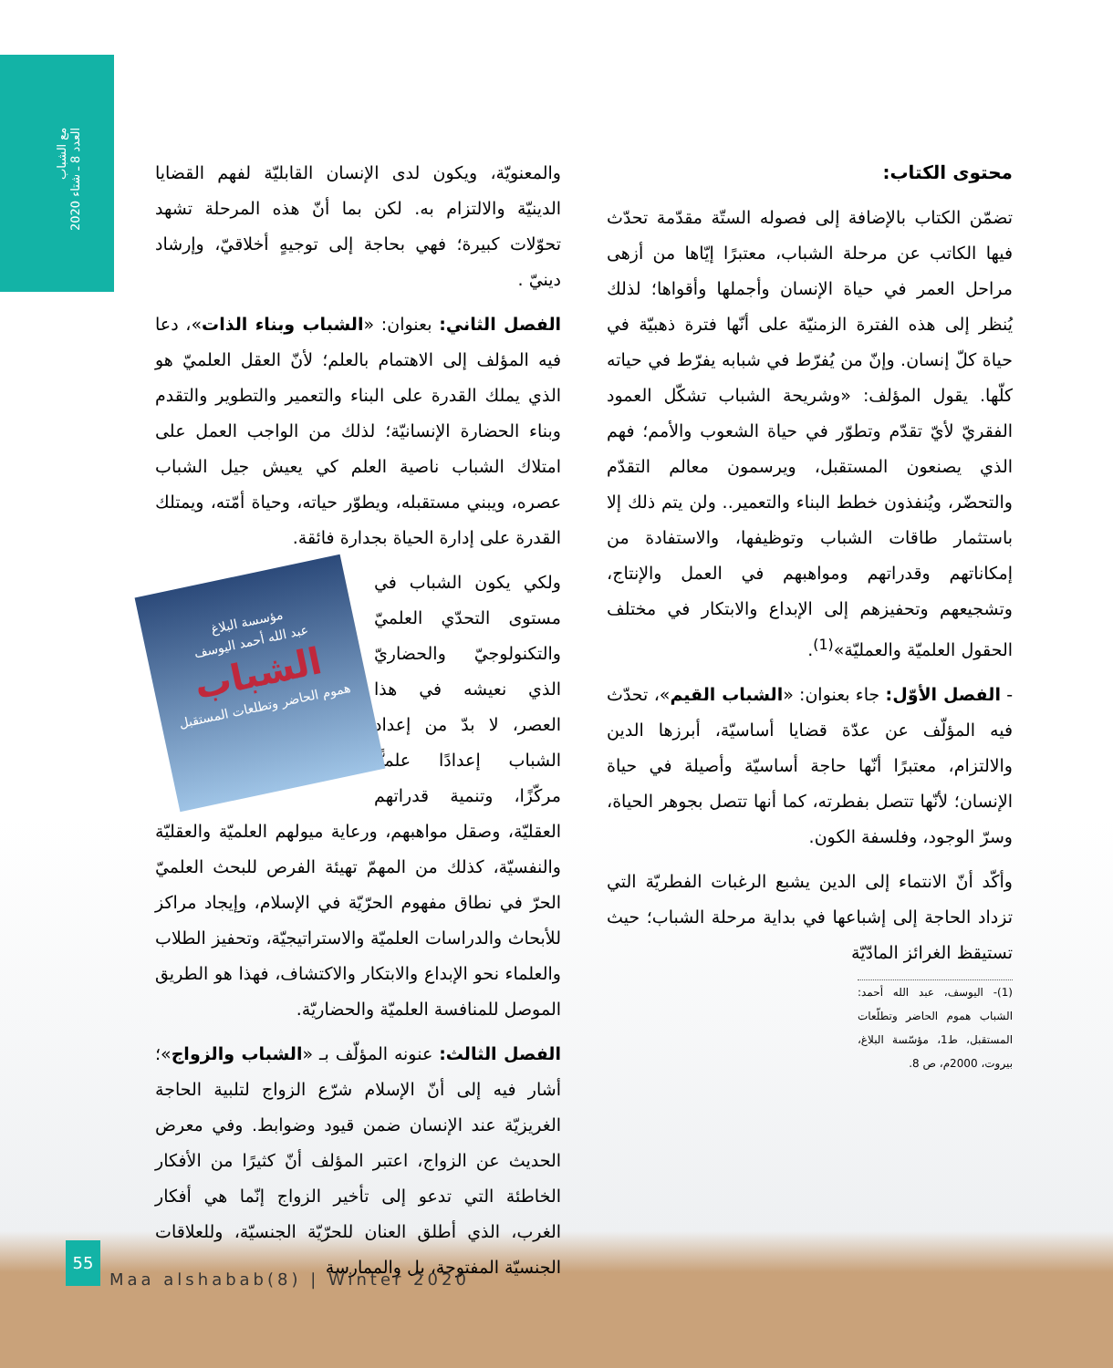مع الشباب
العدد 8 ـ شتاء 2020
محتوى الكتاب:
تضمّن الكتاب بالإضافة إلى فصوله الستّة مقدّمة تحدّث فيها الكاتب عن مرحلة الشباب، معتبرًا إيّاها من أزهى مراحل العمر في حياة الإنسان وأجملها وأقواها؛ لذلك يُنظر إلى هذه الفترة الزمنيّة على أنّها فترة ذهبيّة في حياة كلّ إنسان. وإنّ من يُفرّط في شبابه يفرّط في حياته كلّها. يقول المؤلف: «وشريحة الشباب تشكّل العمود الفقريّ لأيّ تقدّم وتطوّر في حياة الشعوب والأمم؛ فهم الذي يصنعون المستقبل، ويرسمون معالم التقدّم والتحضّر، ويُنفذون خطط البناء والتعمير.. ولن يتم ذلك إلا باستثمار طاقات الشباب وتوظيفها، والاستفادة من إمكاناتهم وقدراتهم ومواهبهم في العمل والإنتاج، وتشجيعهم وتحفيزهم إلى الإبداع والابتكار في مختلف الحقول العلميّة والعمليّة»<sup>(1)</sup>.
- الفصل الأوّل: جاء بعنوان: «الشباب القيم»، تحدّث فيه المؤلّف عن عدّة قضايا أساسيّة، أبرزها الدين والالتزام، معتبرًا أنّها حاجة أساسيّة وأصيلة في حياة الإنسان؛ لأنّها تتصل بفطرته، كما أنها تتصل بجوهر الحياة، وسرّ الوجود، وفلسفة الكون.
وأكّد أنّ الانتماء إلى الدين يشبع الرغبات الفطريّة التي تزداد الحاجة إلى إشباعها في بداية مرحلة الشباب؛ حيث تستيقظ الغرائز المادّيّة
(1)- اليوسف، عبد الله أحمد: الشباب هموم الحاضر وتطلّعات المستقبل، ط1، مؤسّسة البلاغ، بيروت، 2000م، ص 8.
والمعنويّة، ويكون لدى الإنسان القابليّة لفهم القضايا الدينيّة والالتزام به. لكن بما أنّ هذه المرحلة تشهد تحوّلات كبيرة؛ فهي بحاجة إلى توجيهٍ أخلاقيّ، وإرشاد دينيّ .
الفصل الثاني: بعنوان: «الشباب وبناء الذات»، دعا فيه المؤلف إلى الاهتمام بالعلم؛ لأنّ العقل العلميّ هو الذي يملك القدرة على البناء والتعمير والتطوير والتقدم وبناء الحضارة الإنسانيّة؛ لذلك من الواجب العمل على امتلاك الشباب ناصية العلم كي يعيش جيل الشباب عصره، ويبني مستقبله، ويطوّر حياته، وحياة أمّته، ويمتلك القدرة على إدارة الحياة بجدارة فائقة.
مؤسسة البلاغ
عبد الله أحمد اليوسف
الشباب
هموم الحاضر وتطلعات المستقبل
ولكي يكون الشباب في مستوى التحدّي العلميّ والتكنولوجيّ والحضاريّ الذي نعيشه في هذا العصر، لا بدّ من إعداد الشباب إعدادًا علميًّا مركّزًا، وتنمية قدراتهم العقليّة، وصقل مواهبهم، ورعاية ميولهم العلميّة والعقليّة والنفسيّة، كذلك من المهمّ تهيئة الفرص للبحث العلميّ الحرّ في نطاق مفهوم الحرّيّة في الإسلام، وإيجاد مراكز للأبحاث والدراسات العلميّة والاستراتيجيّة، وتحفيز الطلاب والعلماء نحو الإبداع والابتكار والاكتشاف، فهذا هو الطريق الموصل للمنافسة العلميّة والحضاريّة.
الفصل الثالث: عنونه المؤلّف بـ «الشباب والزواج»؛ أشار فيه إلى أنّ الإسلام شرّع الزواج لتلبية الحاجة الغريزيّة عند الإنسان ضمن قيود وضوابط. وفي معرض الحديث عن الزواج، اعتبر المؤلف أنّ كثيرًا من الأفكار الخاطئة التي تدعو إلى تأخير الزواج إنّما هي أفكار الغرب، الذي أطلق العنان للحرّيّة الجنسيّة، وللعلاقات الجنسيّة المفتوحة، بل والممارسة
55
Maa alshabab(8) | Winter 2020